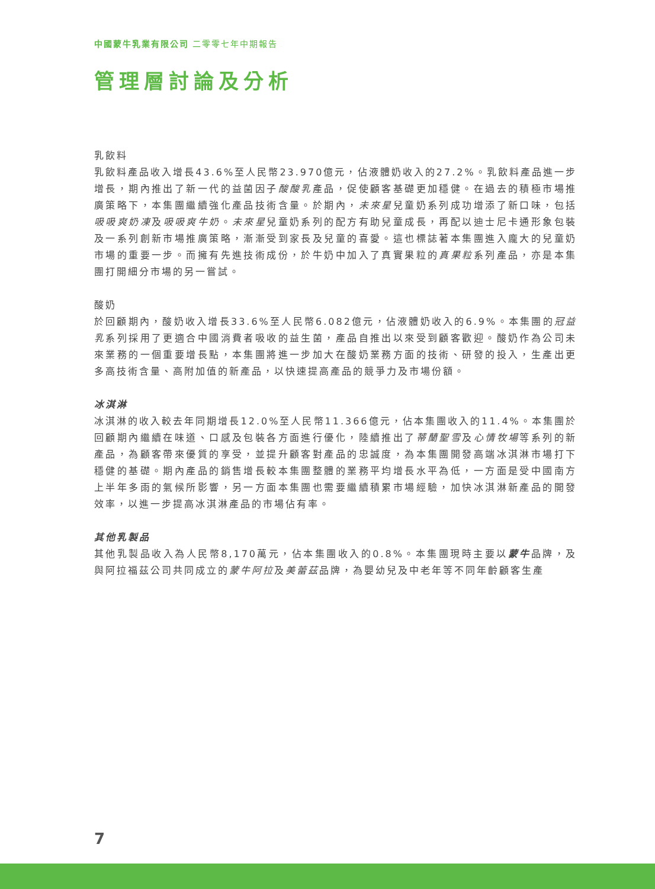中國蒙牛乳業有限公司 二零零七年中期報告
管理層討論及分析
乳飲料
乳飲料產品收入增長43.6%至人民幣23.970億元，佔液體奶收入的27.2%。乳飲料產品進一步增長，期內推出了新一代的益菌因子酸酸乳產品，促使顧客基礎更加穩健。在過去的積極市場推廣策略下，本集團繼續強化產品技術含量。於期內，未來星兒童奶系列成功增添了新口味，包括吸吸爽奶凍及吸吸爽牛奶。未來星兒童奶系列的配方有助兒童成長，再配以迪士尼卡通形象包裝及一系列創新市場推廣策略，漸漸受到家長及兒童的喜愛。這也標誌著本集團進入龐大的兒童奶市場的重要一步。而擁有先進技術成份，於牛奶中加入了真實果粒的真果粒系列產品，亦是本集團打開細分市場的另一嘗試。
酸奶
於回顧期內，酸奶收入增長33.6%至人民幣6.082億元，佔液體奶收入的6.9%。本集團的冠益乳系列採用了更適合中國消費者吸收的益生菌，產品自推出以來受到顧客歡迎。酸奶作為公司未來業務的一個重要增長點，本集團將進一步加大在酸奶業務方面的技術、研發的投入，生產出更多高技術含量、高附加值的新產品，以快速提高產品的競爭力及市場份額。
冰淇淋
冰淇淋的收入較去年同期增長12.0%至人民幣11.366億元，佔本集團收入的11.4%。本集團於回顧期內繼續在味道、口感及包裝各方面進行優化，陸續推出了蒂蘭聖雪及心情牧場等系列的新產品，為顧客帶來優質的享受，並提升顧客對產品的忠誠度，為本集團開發高端冰淇淋市場打下穩健的基礎。期內產品的銷售增長較本集團整體的業務平均增長水平為低，一方面是受中國南方上半年多雨的氣候所影響，另一方面本集團也需要繼續積累市場經驗，加快冰淇淋新產品的開發效率，以進一步提高冰淇淋產品的市場佔有率。
其他乳製品
其他乳製品收入為人民幣8,170萬元，佔本集團收入的0.8%。本集團現時主要以蒙牛品牌，及與阿拉福茲公司共同成立的蒙牛阿拉及美蕾茲品牌，為嬰幼兒及中老年等不同年齡顧客生產
7